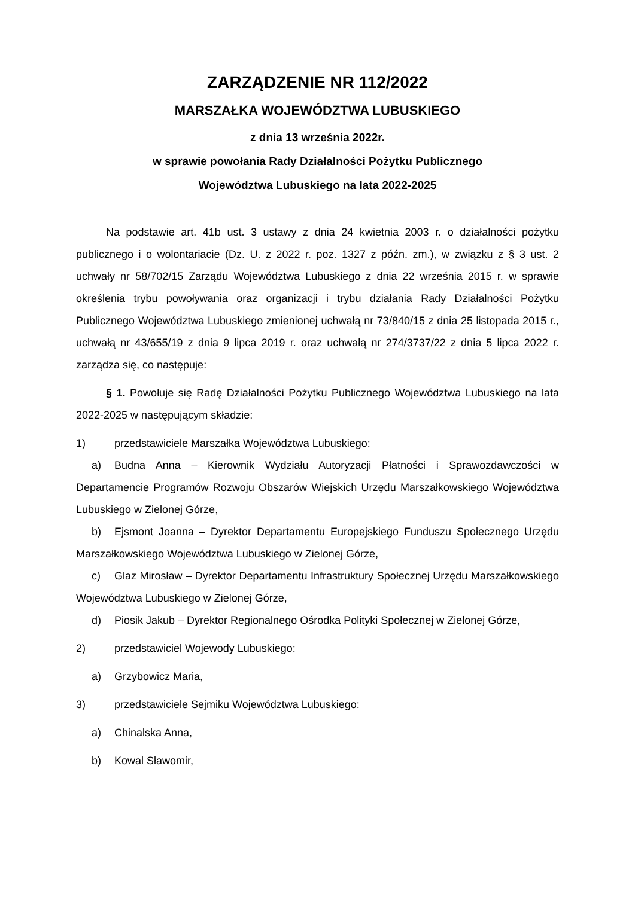ZARZĄDZENIE NR 112/2022
MARSZAŁKA WOJEWÓDZTWA LUBUSKIEGO
z dnia 13 września 2022r.
w sprawie powołania Rady Działalności Pożytku Publicznego
Województwa Lubuskiego na lata 2022-2025
Na podstawie art. 41b ust. 3 ustawy z dnia 24 kwietnia 2003 r. o działalności pożytku publicznego i o wolontariacie (Dz. U. z 2022 r. poz. 1327 z późn. zm.), w związku z § 3 ust. 2 uchwały nr 58/702/15 Zarządu Województwa Lubuskiego z dnia 22 września 2015 r. w sprawie określenia trybu powoływania oraz organizacji i trybu działania Rady Działalności Pożytku Publicznego Województwa Lubuskiego zmienionej uchwałą nr 73/840/15 z dnia 25 listopada 2015 r., uchwałą nr 43/655/19 z dnia 9 lipca 2019 r. oraz uchwałą nr 274/3737/22 z dnia 5 lipca 2022 r. zarządza się, co następuje:
§ 1. Powołuje się Radę Działalności Pożytku Publicznego Województwa Lubuskiego na lata 2022-2025 w następującym składzie:
1) przedstawiciele Marszałka Województwa Lubuskiego:
a) Budna Anna – Kierownik Wydziału Autoryzacji Płatności i Sprawozdawczości w Departamencie Programów Rozwoju Obszarów Wiejskich Urzędu Marszałkowskiego Województwa Lubuskiego w Zielonej Górze,
b) Ejsmont Joanna – Dyrektor Departamentu Europejskiego Funduszu Społecznego Urzędu Marszałkowskiego Województwa Lubuskiego w Zielonej Górze,
c) Glaz Mirosław – Dyrektor Departamentu Infrastruktury Społecznej Urzędu Marszałkowskiego Województwa Lubuskiego w Zielonej Górze,
d) Piosik Jakub – Dyrektor Regionalnego Ośrodka Polityki Społecznej w Zielonej Górze,
2) przedstawiciel Wojewody Lubuskiego:
a) Grzybowicz Maria,
3) przedstawiciele Sejmiku Województwa Lubuskiego:
a) Chinalska Anna,
b) Kowal Sławomir,